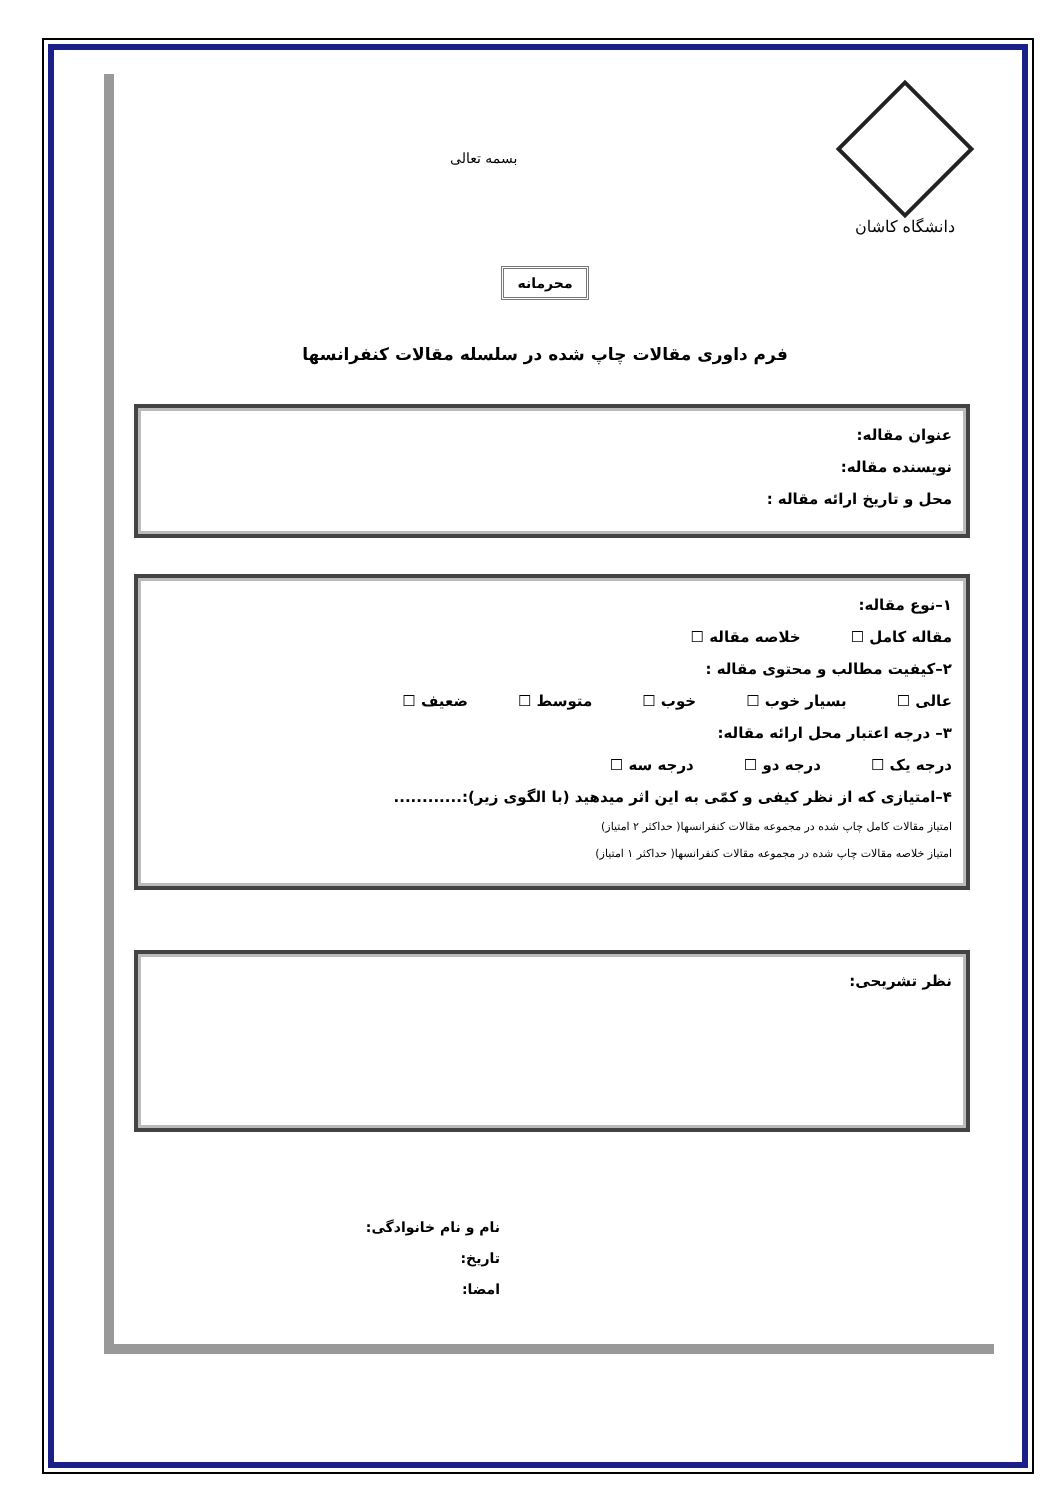دانشگاه کاشان
بسمه تعالی
محرمانه
فرم داوری مقالات چاپ شده در سلسله مقالات کنفرانسها
عنوان مقاله:
نویسنده مقاله:
محل و تاریخ ارائه مقاله :
۱–نوع مقاله:
مقاله کامل ☐ خلاصه مقاله ☐
۲–کیفیت مطالب و محتوی مقاله :
عالی ☐ بسیار خوب ☐ خوب ☐ متوسط ☐ ضعیف ☐
۳– درجه اعتبار محل ارائه مقاله:
درجه یک ☐ درجه دو ☐ درجه سه ☐
۴–امتیازی که از نظر کیفی و کمّی به این اثر میدهید (با الگوی زیر):............
امتیاز مقالات کامل چاپ شده در مجموعه مقالات کنفرانسها( حداکثر ۲ امتیاز)
امتیاز خلاصه مقالات چاپ شده در مجموعه مقالات کنفرانسها( حداکثر ۱ امتیاز)
نظر تشریحی:
نام و نام خانوادگی:
تاریخ:
امضا: